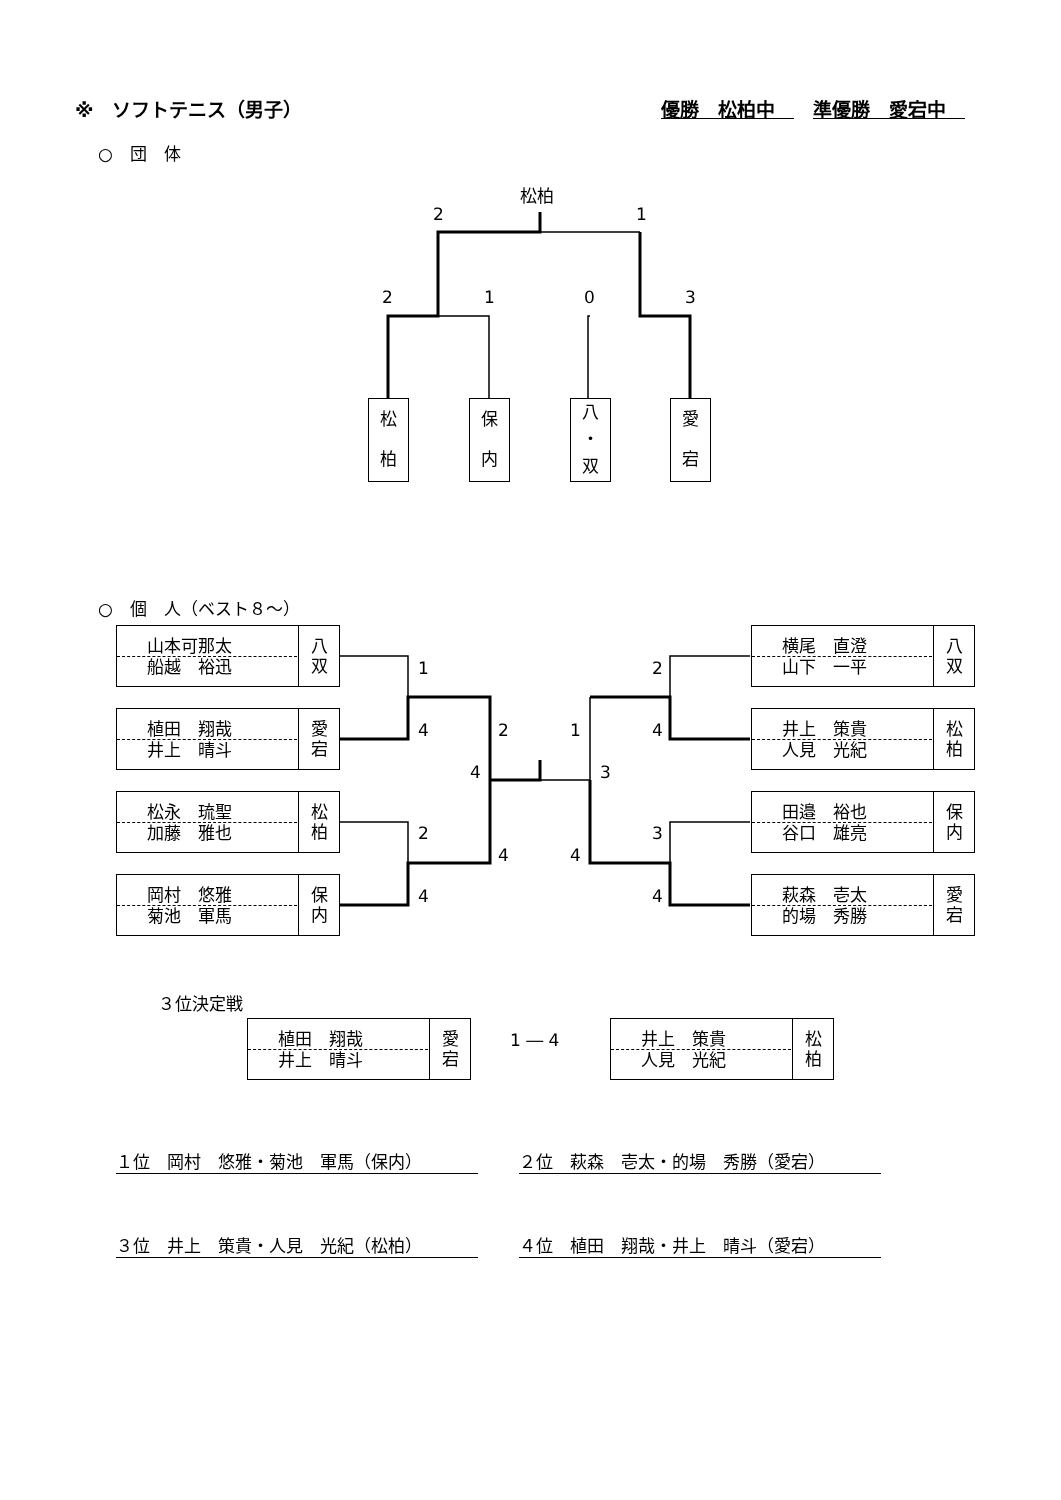※　ソフトテニス（男子） 優勝　松柏中　　準優勝　愛宕中　
○　団　体
松柏
2 1
2 1 0 3
松
柏
保
内
八
・
双
愛
宕
○　個　人（ベスト８～）
山本可那太
船越　裕迅
八
双
植田　翔哉
井上　晴斗
愛
宕
松永　琉聖
加藤　雅也
松
柏
岡村　悠雅
菊池　軍馬
保
内
横尾　直澄
山下　一平
八
双
井上　策貴
人見　光紀
松
柏
田邉　裕也
谷口　雄亮
保
内
萩森　壱太
的場　秀勝
愛
宕
1
4
2
4
2
4
4
1
3
4
2
4
3
4
３位決定戦
植田　翔哉
井上　晴斗
愛
宕
1 ― 4
井上　策貴
人見　光紀
松
柏
１位　岡村　悠雅・菊池　軍馬（保内） ２位　萩森　壱太・的場　秀勝（愛宕）
３位　井上　策貴・人見　光紀（松柏） ４位　植田　翔哉・井上　晴斗（愛宕）